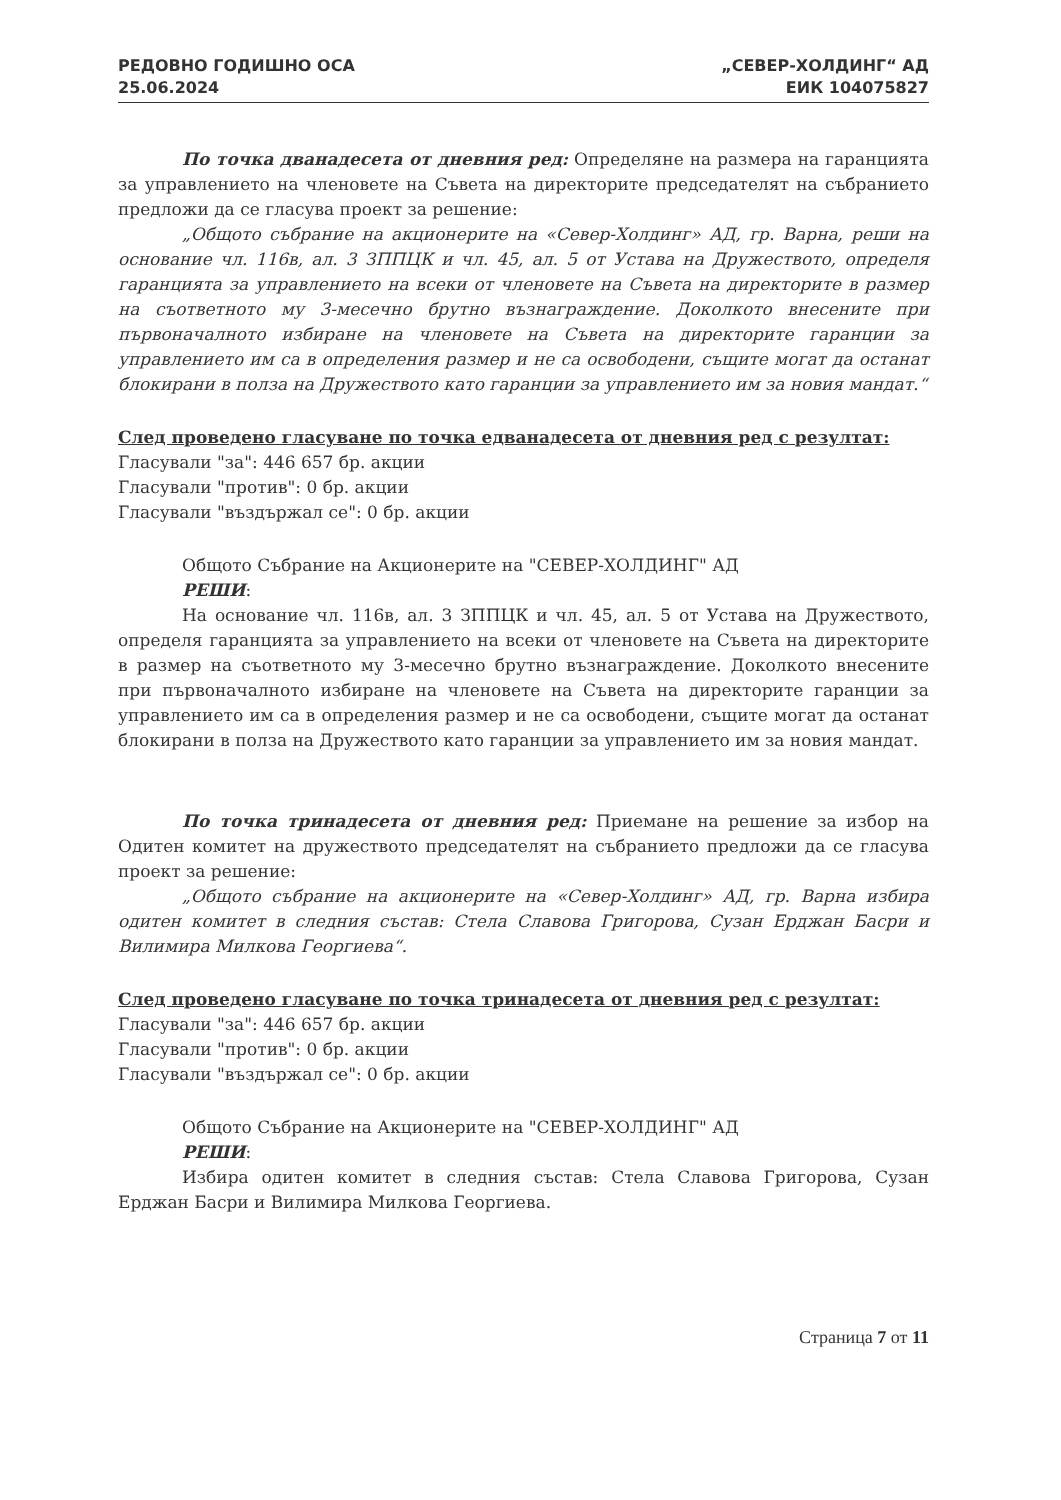РЕДОВНО ГОДИШНО ОСА
25.06.2024
„СЕВЕР-ХОЛДИНГ“ АД
ЕИК 104075827
По точка дванадесета от дневния ред: Определяне на размера на гаранцията за управлението на членовете на Съвета на директорите председателят на събранието предложи да се гласува проект за решение:
„Общото събрание на акционерите на «Север-Холдинг» АД, гр. Варна, реши на основание чл. 116в, ал. 3 ЗППЦК и чл. 45, ал. 5 от Устава на Дружеството, определя гаранцията за управлението на всеки от членовете на Съвета на директорите в размер на съответното му 3-месечно брутно възнаграждение. Доколкото внесените при първоначалното избиране на членовете на Съвета на директорите гаранции за управлението им са в определения размер и не са освободени, същите могат да останат блокирани в полза на Дружеството като гаранции за управлението им за новия мандат.“
След проведено гласуване по точка едванадесета от дневния ред с резултат:
Гласували "за": 446 657 бр. акции
Гласували "против": 0 бр. акции
Гласували "въздържал се": 0 бр. акции
Общото Събрание на Акционерите на "СЕВЕР-ХОЛДИНГ" АД
РЕШИ:
На основание чл. 116в, ал. 3 ЗППЦК и чл. 45, ал. 5 от Устава на Дружеството, определя гаранцията за управлението на всеки от членовете на Съвета на директорите в размер на съответното му 3-месечно брутно възнаграждение. Доколкото внесените при първоначалното избиране на членовете на Съвета на директорите гаранции за управлението им са в определения размер и не са освободени, същите могат да останат блокирани в полза на Дружеството като гаранции за управлението им за новия мандат.
По точка тринадесета от дневния ред: Приемане на решение за избор на Одитен комитет на дружеството председателят на събранието предложи да се гласува проект за решение:
„Общото събрание на акционерите на «Север-Холдинг» АД, гр. Варна избира одитен комитет в следния състав: Стела Славова Григорова, Сузан Ерджан Басри и Вилимира Милкова Георгиева“.
След проведено гласуване по точка тринадесета от дневния ред с резултат:
Гласували "за": 446 657 бр. акции
Гласували "против": 0 бр. акции
Гласували "въздържал се": 0 бр. акции
Общото Събрание на Акционерите на "СЕВЕР-ХОЛДИНГ" АД
РЕШИ:
Избира одитен комитет в следния състав: Стела Славова Григорова, Сузан Ерджан Басри и Вилимира Милкова Георгиева.
Страница 7 от 11